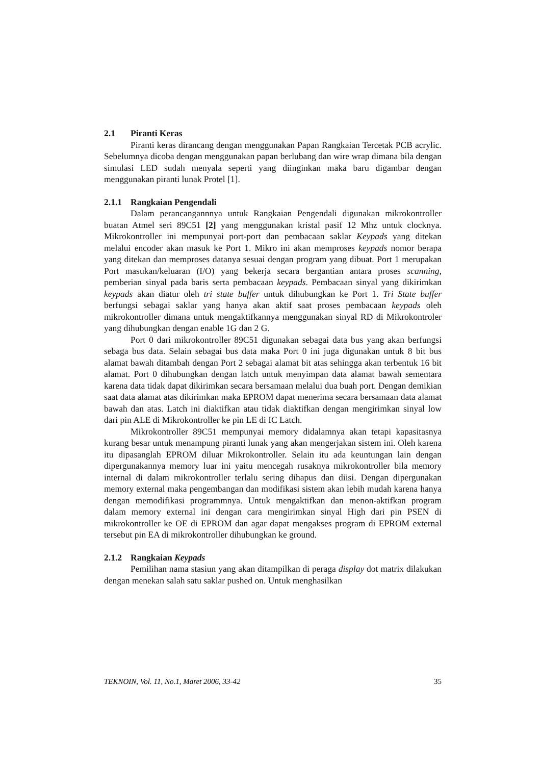2.1 Piranti Keras
Piranti keras dirancang dengan menggunakan Papan Rangkaian Tercetak PCB acrylic. Sebelumnya dicoba dengan menggunakan papan berlubang dan wire wrap dimana bila dengan simulasi LED sudah menyala seperti yang diinginkan maka baru digambar dengan menggunakan piranti lunak Protel [1].
2.1.1 Rangkaian Pengendali
Dalam perancangannnya untuk Rangkaian Pengendali digunakan mikrokontroller buatan Atmel seri 89C51 [2] yang menggunakan kristal pasif 12 Mhz untuk clocknya. Mikrokontroller ini mempunyai port-port dan pembacaan saklar Keypads yang ditekan melalui encoder akan masuk ke Port 1. Mikro ini akan memproses keypads nomor berapa yang ditekan dan memproses datanya sesuai dengan program yang dibuat. Port 1 merupakan Port masukan/keluaran (I/O) yang bekerja secara bergantian antara proses scanning, pemberian sinyal pada baris serta pembacaan keypads. Pembacaan sinyal yang dikirimkan keypads akan diatur oleh tri state buffer untuk dihubungkan ke Port 1. Tri State buffer berfungsi sebagai saklar yang hanya akan aktif saat proses pembacaan keypads oleh mikrokontroller dimana untuk mengaktifkannya menggunakan sinyal RD di Mikrokontroler yang dihubungkan dengan enable 1G dan 2 G.
Port 0 dari mikrokontroller 89C51 digunakan sebagai data bus yang akan berfungsi sebaga bus data. Selain sebagai bus data maka Port 0 ini juga digunakan untuk 8 bit bus alamat bawah ditambah dengan Port 2 sebagai alamat bit atas sehingga akan terbentuk 16 bit alamat. Port 0 dihubungkan dengan latch untuk menyimpan data alamat bawah sementara karena data tidak dapat dikirimkan secara bersamaan melalui dua buah port. Dengan demikian saat data alamat atas dikirimkan maka EPROM dapat menerima secara bersamaan data alamat bawah dan atas. Latch ini diaktifkan atau tidak diaktifkan dengan mengirimkan sinyal low dari pin ALE di Mikrokontroller ke pin LE di IC Latch.
Mikrokontroller 89C51 mempunyai memory didalamnya akan tetapi kapasitasnya kurang besar untuk menampung piranti lunak yang akan mengerjakan sistem ini. Oleh karena itu dipasanglah EPROM diluar Mikrokontroller. Selain itu ada keuntungan lain dengan dipergunakannya memory luar ini yaitu mencegah rusaknya mikrokontroller bila memory internal di dalam mikrokontroller terlalu sering dihapus dan diisi. Dengan dipergunakan memory external maka pengembangan dan modifikasi sistem akan lebih mudah karena hanya dengan memodifikasi programmnya. Untuk mengaktifkan dan menon-aktifkan program dalam memory external ini dengan cara mengirimkan sinyal High dari pin PSEN di mikrokontroller ke OE di EPROM dan agar dapat mengakses program di EPROM external tersebut pin EA di mikrokontroller dihubungkan ke ground.
2.1.2 Rangkaian Keypads
Pemilihan nama stasiun yang akan ditampilkan di peraga display dot matrix dilakukan dengan menekan salah satu saklar pushed on. Untuk menghasilkan
TEKNOIN, Vol. 11, No.1, Maret 2006, 33-42 35